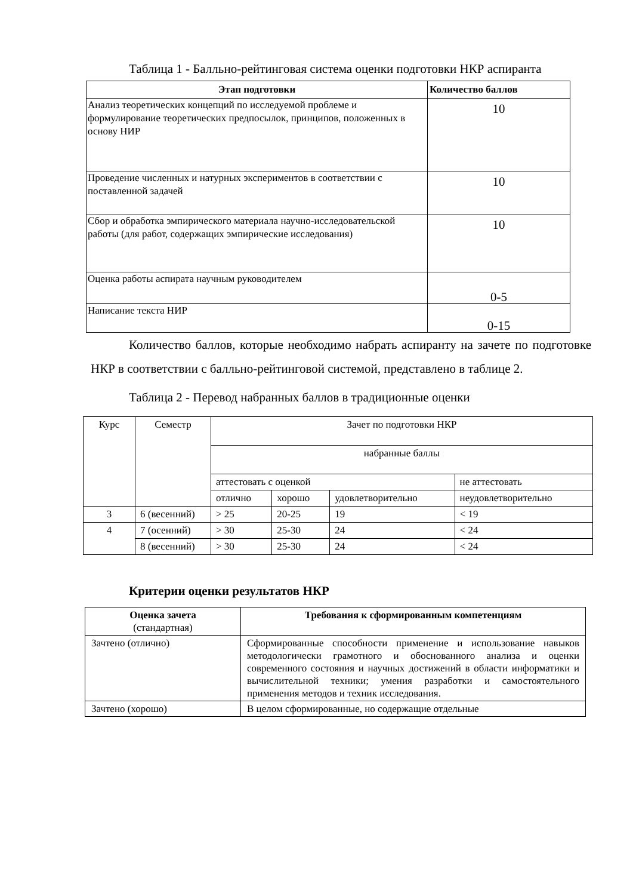Таблица 1 - Балльно-рейтинговая система оценки подготовки НКР аспиранта
| Этап подготовки | Количество баллов |
| --- | --- |
| Анализ теоретических концепций по исследуемой проблеме и формулирование теоретических предпосылок, принципов, положенных в основу НИР | 10 |
| Проведение численных и натурных экспериментов в соответствии с поставленной задачей | 10 |
| Сбор и обработка эмпирического материала научно-исследовательской работы (для работ, содержащих эмпирические исследования) | 10 |
| Оценка работы аспирата научным руководителем | 0-5 |
| Написание текста НИР | 0-15 |
Количество баллов, которые необходимо набрать аспиранту на зачете по подготовке НКР в соответствии с балльно-рейтинговой системой, представлено в таблице 2.
Таблица 2 - Перевод набранных баллов в традиционные оценки
| Курс | Семестр | Зачет по подготовки НКР | | | |
| | | набранные баллы | | | |
| | | аттестовать с оценкой | | | не аттестовать |
| | | отлично | хорошо | удовлетворительно | неудовлетворительно |
| 3 | 6 (весенний) | > 25 | 20-25 | 19 | < 19 |
| 4 | 7 (осенний) | > 30 | 25-30 | 24 | < 24 |
| | 8 (весенний) | > 30 | 25-30 | 24 | < 24 |
Критерии оценки результатов НКР
| Оценка зачета (стандартная) | Требования к сформированным компетенциям |
| Зачтено (отлично) | Сформированные способности применение и использование навыков методологически грамотного и обоснованного анализа и оценки современного состояния и научных достижений в области информатики и вычислительной техники; умения разработки и самостоятельного применения методов и техник исследования. |
| Зачтено (хорошо) | В целом сформированные, но содержащие отдельные |